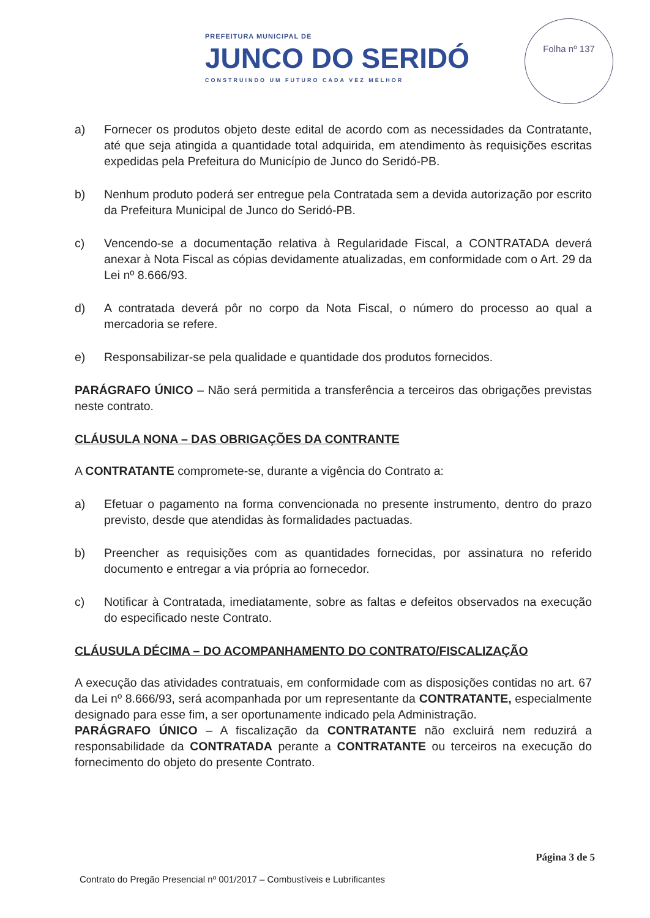PREFEITURA MUNICIPAL DE
JUNCO DO SERIDÓ
CONSTRUINDO UM FUTURO CADA VEZ MELHOR
Folha nº 137
a) Fornecer os produtos objeto deste edital de acordo com as necessidades da Contratante, até que seja atingida a quantidade total adquirida, em atendimento às requisições escritas expedidas pela Prefeitura do Município de Junco do Seridó-PB.
b) Nenhum produto poderá ser entregue pela Contratada sem a devida autorização por escrito da Prefeitura Municipal de Junco do Seridó-PB.
c) Vencendo-se a documentação relativa à Regularidade Fiscal, a CONTRATADA deverá anexar à Nota Fiscal as cópias devidamente atualizadas, em conformidade com o Art. 29 da Lei nº 8.666/93.
d) A contratada deverá pôr no corpo da Nota Fiscal, o número do processo ao qual a mercadoria se refere.
e) Responsabilizar-se pela qualidade e quantidade dos produtos fornecidos.
PARÁGRAFO ÚNICO – Não será permitida a transferência a terceiros das obrigações previstas neste contrato.
CLÁUSULA NONA – DAS OBRIGAÇÕES DA CONTRANTE
A CONTRATANTE compromete-se, durante a vigência do Contrato a:
a) Efetuar o pagamento na forma convencionada no presente instrumento, dentro do prazo previsto, desde que atendidas às formalidades pactuadas.
b) Preencher as requisições com as quantidades fornecidas, por assinatura no referido documento e entregar a via própria ao fornecedor.
c) Notificar à Contratada, imediatamente, sobre as faltas e defeitos observados na execução do especificado neste Contrato.
CLÁUSULA DÉCIMA – DO ACOMPANHAMENTO DO CONTRATO/FISCALIZAÇÃO
A execução das atividades contratuais, em conformidade com as disposições contidas no art. 67 da Lei nº 8.666/93, será acompanhada por um representante da CONTRATANTE, especialmente designado para esse fim, a ser oportunamente indicado pela Administração.
PARÁGRAFO ÚNICO – A fiscalização da CONTRATANTE não excluirá nem reduzirá a responsabilidade da CONTRATADA perante a CONTRATANTE ou terceiros na execução do fornecimento do objeto do presente Contrato.
Página 3 de 5
Contrato do Pregão Presencial nº 001/2017 – Combustíveis e Lubrificantes